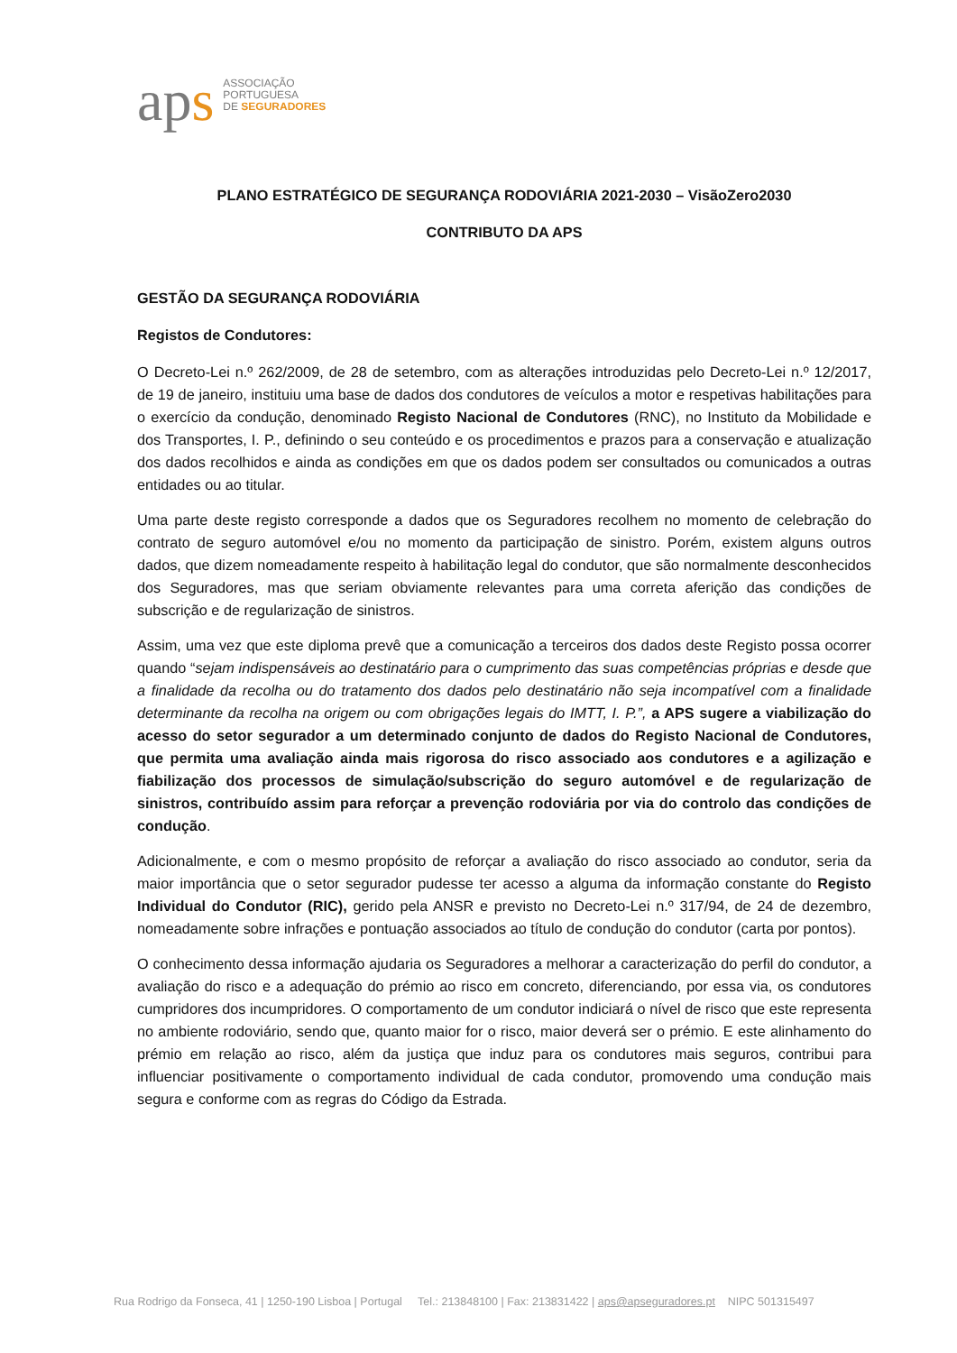aps
ASSOCIAÇÃO
PORTUGUESA
DE SEGURADORES
PLANO ESTRATÉGICO DE SEGURANÇA RODOVIÁRIA 2021-2030 – VisãoZero2030
CONTRIBUTO DA APS
GESTÃO DA SEGURANÇA RODOVIÁRIA
Registos de Condutores:
O Decreto-Lei n.º 262/2009, de 28 de setembro, com as alterações introduzidas pelo Decreto-Lei n.º 12/2017, de 19 de janeiro, instituiu uma base de dados dos condutores de veículos a motor e respetivas habilitações para o exercício da condução, denominado Registo Nacional de Condutores (RNC), no Instituto da Mobilidade e dos Transportes, I. P., definindo o seu conteúdo e os procedimentos e prazos para a conservação e atualização dos dados recolhidos e ainda as condições em que os dados podem ser consultados ou comunicados a outras entidades ou ao titular.
Uma parte deste registo corresponde a dados que os Seguradores recolhem no momento de celebração do contrato de seguro automóvel e/ou no momento da participação de sinistro. Porém, existem alguns outros dados, que dizem nomeadamente respeito à habilitação legal do condutor, que são normalmente desconhecidos dos Seguradores, mas que seriam obviamente relevantes para uma correta aferição das condições de subscrição e de regularização de sinistros.
Assim, uma vez que este diploma prevê que a comunicação a terceiros dos dados deste Registo possa ocorrer quando “sejam indispensáveis ao destinatário para o cumprimento das suas competências próprias e desde que a finalidade da recolha ou do tratamento dos dados pelo destinatário não seja incompatível com a finalidade determinante da recolha na origem ou com obrigações legais do IMTT, I. P.”, a APS sugere a viabilização do acesso do setor segurador a um determinado conjunto de dados do Registo Nacional de Condutores, que permita uma avaliação ainda mais rigorosa do risco associado aos condutores e a agilização e fiabilização dos processos de simulação/subscrição do seguro automóvel e de regularização de sinistros, contribuído assim para reforçar a prevenção rodoviária por via do controlo das condições de condução.
Adicionalmente, e com o mesmo propósito de reforçar a avaliação do risco associado ao condutor, seria da maior importância que o setor segurador pudesse ter acesso a alguma da informação constante do Registo Individual do Condutor (RIC), gerido pela ANSR e previsto no Decreto-Lei n.º 317/94, de 24 de dezembro, nomeadamente sobre infrações e pontuação associados ao título de condução do condutor (carta por pontos).
O conhecimento dessa informação ajudaria os Seguradores a melhorar a caracterização do perfil do condutor, a avaliação do risco e a adequação do prémio ao risco em concreto, diferenciando, por essa via, os condutores cumpridores dos incumpridores. O comportamento de um condutor indiciará o nível de risco que este representa no ambiente rodoviário, sendo que, quanto maior for o risco, maior deverá ser o prémio. E este alinhamento do prémio em relação ao risco, além da justiça que induz para os condutores mais seguros, contribui para influenciar positivamente o comportamento individual de cada condutor, promovendo uma condução mais segura e conforme com as regras do Código da Estrada.
Rua Rodrigo da Fonseca, 41 | 1250-190 Lisboa | Portugal Tel.: 213848100 | Fax: 213831422 | aps@apseguradores.pt NIPC 501315497